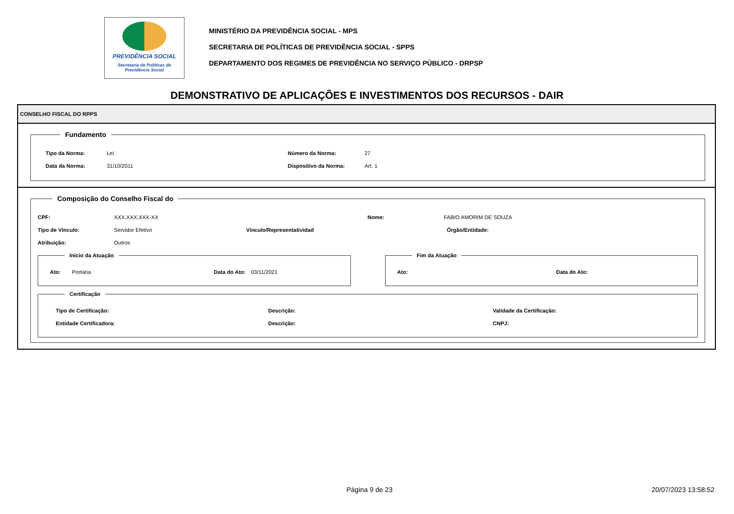PREVIDÊNCIA SOCIAL
Secretaria de Políticas de
Previdência Social
MINISTÉRIO DA PREVIDÊNCIA SOCIAL - MPS
SECRETARIA DE POLÍTICAS DE PREVIDÊNCIA SOCIAL - SPPS
DEPARTAMENTO DOS REGIMES DE PREVIDÊNCIA NO SERVIÇO PÚBLICO - DRPSP
DEMONSTRATIVO DE APLICAÇÕES E INVESTIMENTOS DOS RECURSOS - DAIR
CONSELHO FISCAL DO RPPS
Fundamento
Tipo da Norma: Lei Número da Norma: 27
Data da Norma: 31/10/2011 Dispositivo da Norma: Art. 1
Composição do Conselho Fiscal do
CPF: XXX.XXX.XXX-XX Nome: FABIO AMORIM DE SOUZA
Tipo de Vínculo: Servidor Efetivo Vínculo/Representatividad Órgão/Entidade:
Atribuição: Outros
Início da Atuação
Ato: Portaria Data do Ato: 03/11/2021
Fim da Atuação
Ato: Data do Ato:
Certificação
Tipo de Certificação: Descrição: Validade da Certificação:
Entidade Certificadora: Descrição: CNPJ:
Página 9 de 23 20/07/2023 13:58:52